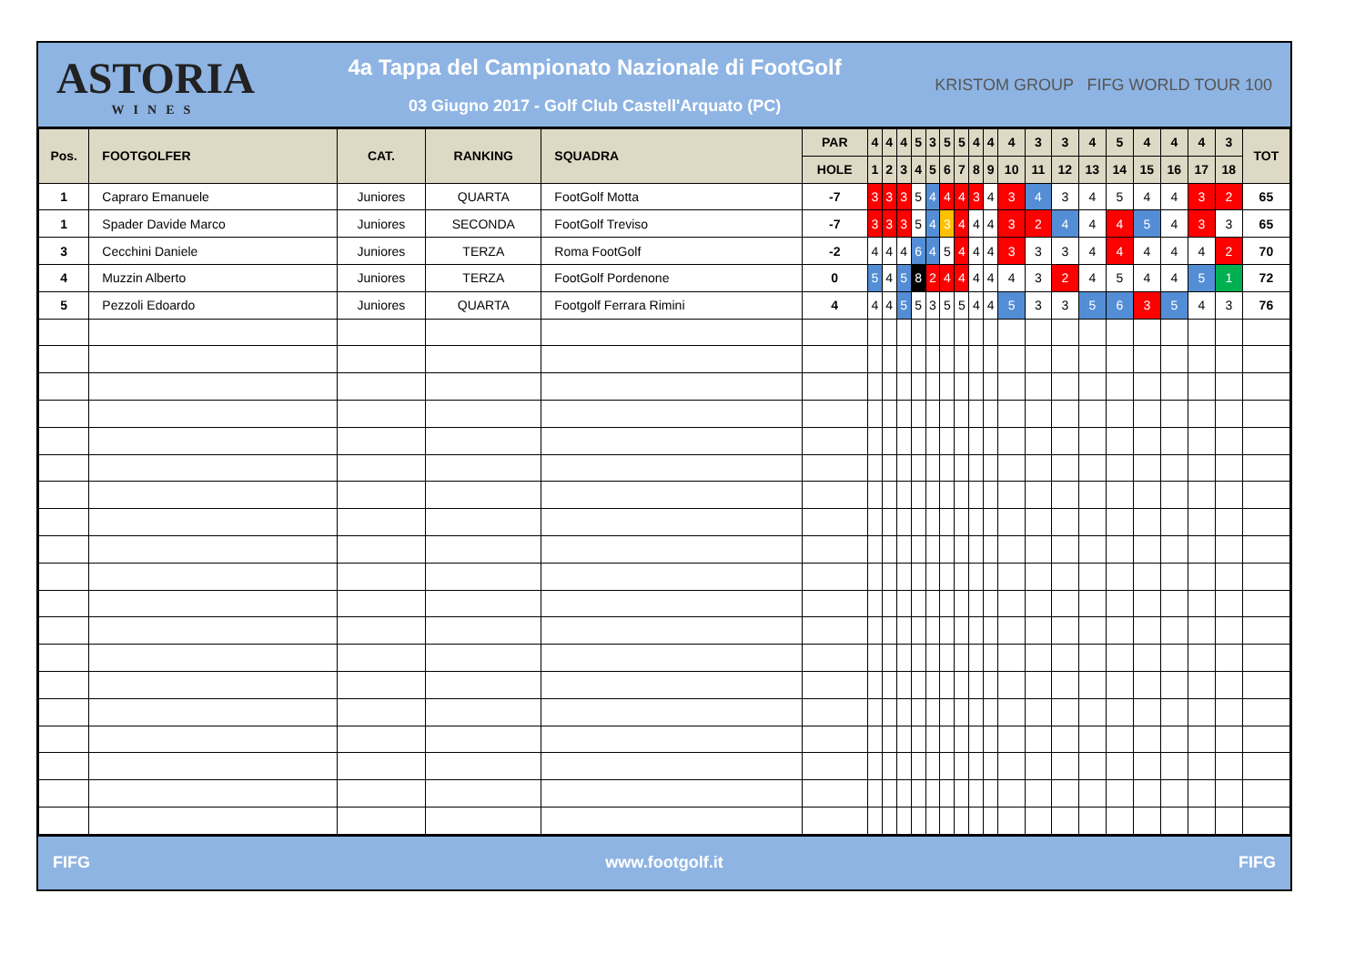ASTORIA
WINES
4a Tappa del Campionato Nazionale di FootGolf
03 Giugno 2017 - Golf Club Castell'Arquato (PC)
KRISTOM GROUP FIFG WORLD TOUR 100
| Pos. | FOOTGOLFER | CAT. | RANKING | SQUADRA | PAR | 4 | 4 | 4 | 5 | 3 | 5 | 5 | 4 | 4 | 4 | 3 | 3 | 4 | 5 | 4 | 4 | 4 | 3 | TOT |
| --- | --- | --- | --- | --- | --- | --- | --- | --- | --- | --- | --- | --- | --- | --- | --- | --- | --- | --- | --- | --- | --- | --- | --- | --- |
| | | | | | HOLE | 1 | 2 | 3 | 4 | 5 | 6 | 7 | 8 | 9 | 10 | 11 | 12 | 13 | 14 | 15 | 16 | 17 | 18 | |
| 1 | Capraro Emanuele | Juniores | QUARTA | FootGolf Motta | -7 | 3 | 3 | 3 | 5 | 4 | 4 | 4 | 3 | 4 | 3 | 4 | 3 | 4 | 5 | 4 | 4 | 3 | 2 | 65 |
| 1 | Spader Davide Marco | Juniores | SECONDA | FootGolf Treviso | -7 | 3 | 3 | 3 | 5 | 4 | 3 | 4 | 4 | 4 | 3 | 2 | 4 | 4 | 4 | 5 | 4 | 3 | 3 | 65 |
| 3 | Cecchini Daniele | Juniores | TERZA | Roma FootGolf | -2 | 4 | 4 | 4 | 6 | 4 | 5 | 4 | 4 | 4 | 3 | 3 | 3 | 4 | 4 | 4 | 4 | 4 | 2 | 70 |
| 4 | Muzzin Alberto | Juniores | TERZA | FootGolf Pordenone | 0 | 5 | 4 | 5 | 8 | 2 | 4 | 4 | 4 | 4 | 4 | 3 | 2 | 4 | 5 | 4 | 4 | 5 | 1 | 72 |
| 5 | Pezzoli Edoardo | Juniores | QUARTA | Footgolf Ferrara Rimini | 4 | 4 | 4 | 5 | 5 | 3 | 5 | 5 | 4 | 4 | 5 | 3 | 3 | 5 | 6 | 3 | 5 | 4 | 3 | 76 |
FIFG www.footgolf.it FIFG